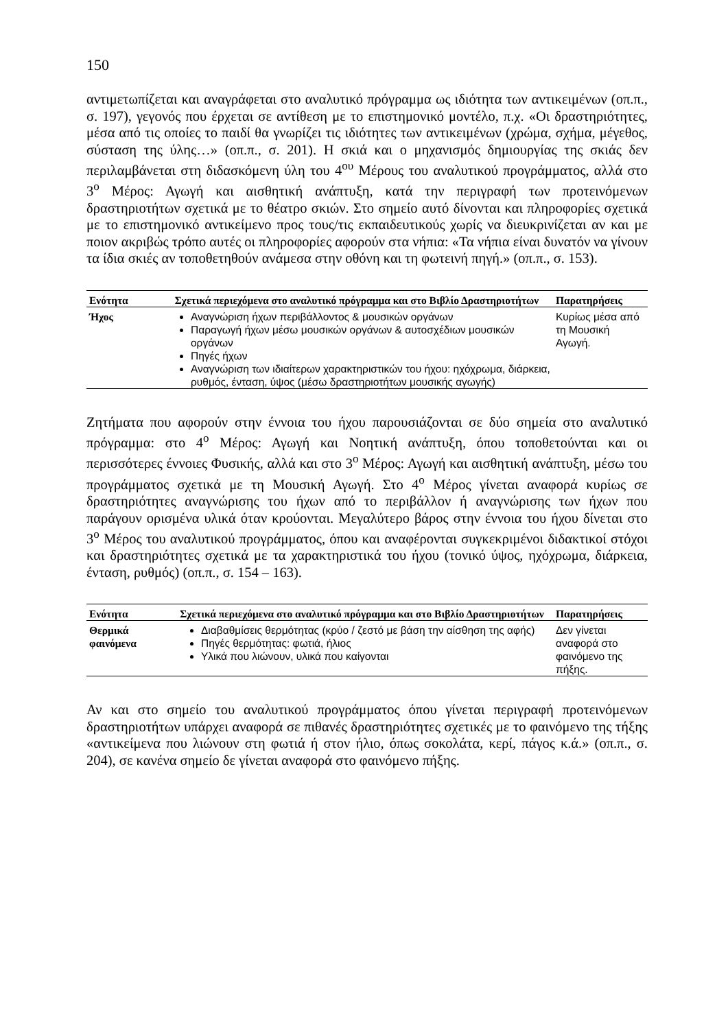150
αντιμετωπίζεται και αναγράφεται στο αναλυτικό πρόγραμμα ως ιδιότητα των αντικειμένων (οπ.π., σ. 197), γεγονός που έρχεται σε αντίθεση με το επιστημονικό μοντέλο, π.χ. «Οι δραστηριότητες, μέσα από τις οποίες το παιδί θα γνωρίζει τις ιδιότητες των αντικειμένων (χρώμα, σχήμα, μέγεθος, σύσταση της ύλης…» (οπ.π., σ. 201). Η σκιά και ο μηχανισμός δημιουργίας της σκιάς δεν περιλαμβάνεται στη διδασκόμενη ύλη του 4<sup>ου</sup> Μέρους του αναλυτικού προγράμματος, αλλά στο 3<sup>ο</sup> Μέρος: Αγωγή και αισθητική ανάπτυξη, κατά την περιγραφή των προτεινόμενων δραστηριοτήτων σχετικά με το θέατρο σκιών. Στο σημείο αυτό δίνονται και πληροφορίες σχετικά με το επιστημονικό αντικείμενο προς τους/τις εκπαιδευτικούς χωρίς να διευκρινίζεται αν και με ποιον ακριβώς τρόπο αυτές οι πληροφορίες αφορούν στα νήπια: «Τα νήπια είναι δυνατόν να γίνουν τα ίδια σκιές αν τοποθετηθούν ανάμεσα στην οθόνη και τη φωτεινή πηγή.» (οπ.π., σ. 153).
| Ενότητα | Σχετικά περιεχόμενα στο αναλυτικό πρόγραμμα και στο Βιβλίο Δραστηριοτήτων | Παρατηρήσεις |
| --- | --- | --- |
| Ήχος | Αναγνώριση ήχων περιβάλλοντος & μουσικών οργάνων Παραγωγή ήχων μέσω μουσικών οργάνων & αυτοσχέδιων μουσικών οργάνων Πηγές ήχων Αναγνώριση των ιδιαίτερων χαρακτηριστικών του ήχου: ηχόχρωμα, διάρκεια, ρυθμός, ένταση, ύψος (μέσω δραστηριοτήτων μουσικής αγωγής) | Κυρίως μέσα από τη Μουσική Αγωγή. |
Ζητήματα που αφορούν στην έννοια του ήχου παρουσιάζονται σε δύο σημεία στο αναλυτικό πρόγραμμα: στο 4<sup>ο</sup> Μέρος: Αγωγή και Νοητική ανάπτυξη, όπου τοποθετούνται και οι περισσότερες έννοιες Φυσικής, αλλά και στο 3<sup>ο</sup> Μέρος: Αγωγή και αισθητική ανάπτυξη, μέσω του προγράμματος σχετικά με τη Μουσική Αγωγή. Στο 4<sup>ο</sup> Μέρος γίνεται αναφορά κυρίως σε δραστηριότητες αναγνώρισης του ήχων από το περιβάλλον ή αναγνώρισης των ήχων που παράγουν ορισμένα υλικά όταν κρούονται. Μεγαλύτερο βάρος στην έννοια του ήχου δίνεται στο 3<sup>ο</sup> Μέρος του αναλυτικού προγράμματος, όπου και αναφέρονται συγκεκριμένοι διδακτικοί στόχοι και δραστηριότητες σχετικά με τα χαρακτηριστικά του ήχου (τονικό ύψος, ηχόχρωμα, διάρκεια, ένταση, ρυθμός) (οπ.π., σ. 154 – 163).
| Ενότητα | Σχετικά περιεχόμενα στο αναλυτικό πρόγραμμα και στο Βιβλίο Δραστηριοτήτων | Παρατηρήσεις |
| --- | --- | --- |
| Θερμικά φαινόμενα | Διαβαθμίσεις θερμότητας (κρύο / ζεστό με βάση την αίσθηση της αφής) Πηγές θερμότητας: φωτιά, ήλιος Υλικά που λιώνουν, υλικά που καίγονται | Δεν γίνεται αναφορά στο φαινόμενο της πήξης. |
Αν και στο σημείο του αναλυτικού προγράμματος όπου γίνεται περιγραφή προτεινόμενων δραστηριοτήτων υπάρχει αναφορά σε πιθανές δραστηριότητες σχετικές με το φαινόμενο της τήξης «αντικείμενα που λιώνουν στη φωτιά ή στον ήλιο, όπως σοκολάτα, κερί, πάγος κ.ά.» (οπ.π., σ. 204), σε κανένα σημείο δε γίνεται αναφορά στο φαινόμενο πήξης.